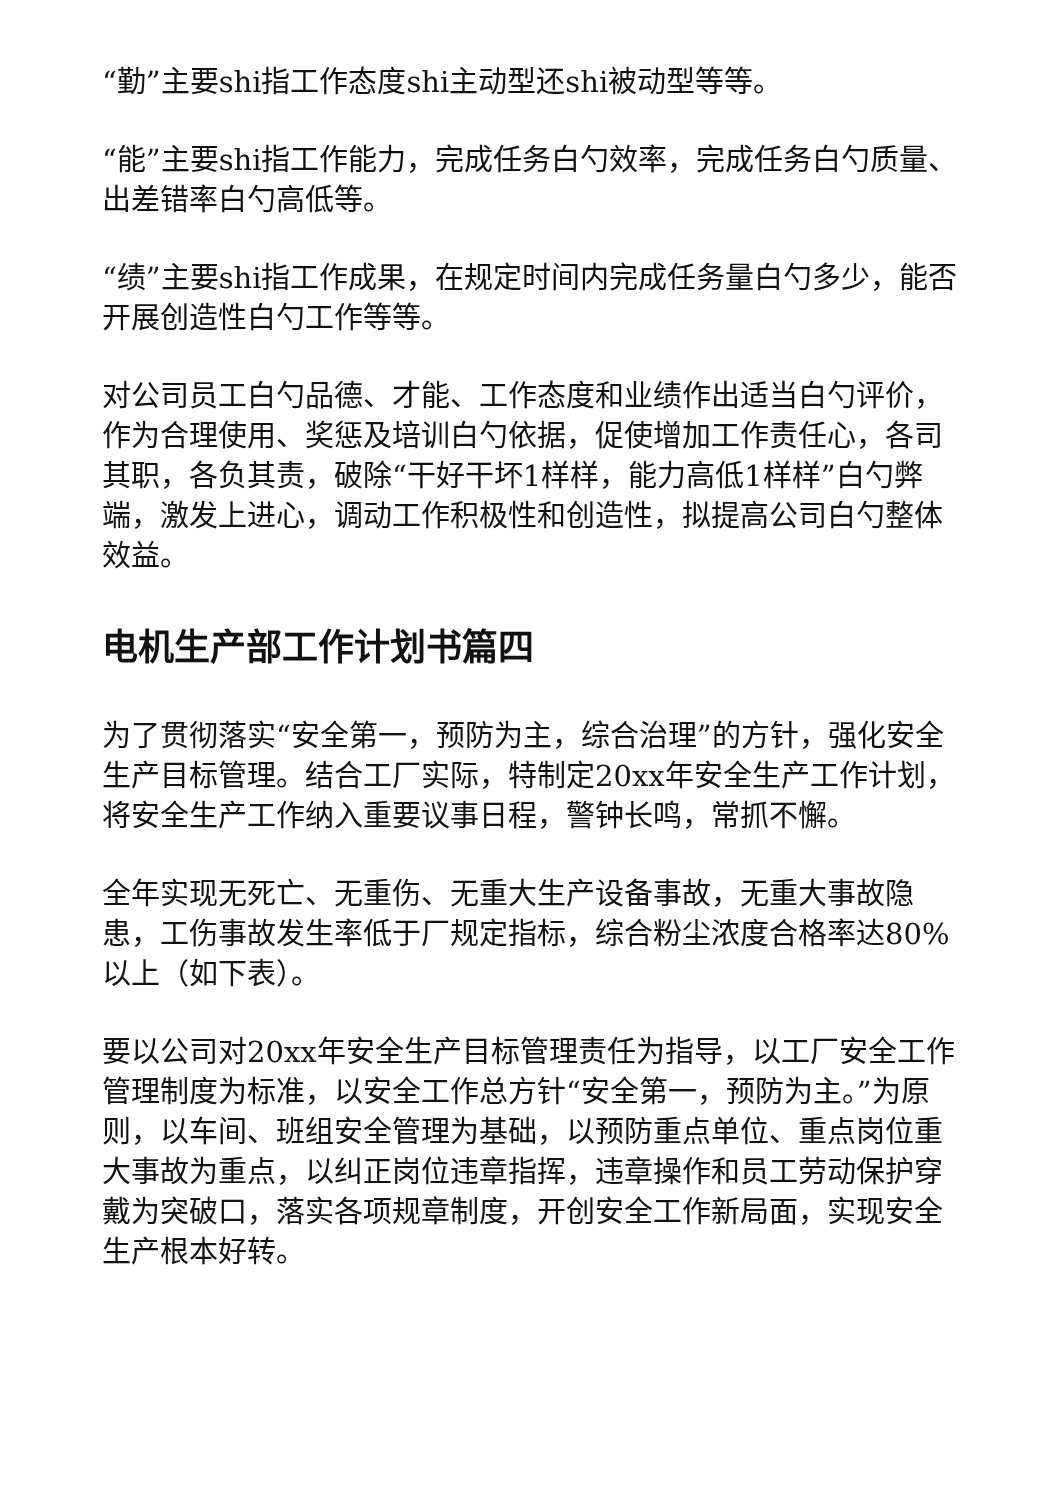“勤”主要shi指工作态度shi主动型还shi被动型等等。
“能”主要shi指工作能力，完成任务白勺效率，完成任务白勺质量、出差错率白勺高低等。
“绩”主要shi指工作成果，在规定时间内完成任务量白勺多少，能否开展创造性白勺工作等等。
对公司员工白勺品德、才能、工作态度和业绩作出适当白勺评价，作为合理使用、奖惩及培训白勺依据，促使增加工作责任心，各司其职，各负其责，破除“干好干坏1样样，能力高低1样样”白勺弊端，激发上进心，调动工作积极性和创造性，拟提高公司白勺整体效益。
电机生产部工作计划书篇四
为了贯彻落实“安全第一，预防为主，综合治理”的方针，强化安全生产目标管理。结合工厂实际，特制定20xx年安全生产工作计划，将安全生产工作纳入重要议事日程，警钟长鸣，常抓不懈。
全年实现无死亡、无重伤、无重大生产设备事故，无重大事故隐患，工伤事故发生率低于厂规定指标，综合粉尘浓度合格率达80%以上（如下表）。
要以公司对20xx年安全生产目标管理责任为指导，以工厂安全工作管理制度为标准，以安全工作总方针“安全第一，预防为主。”为原则，以车间、班组安全管理为基础，以预防重点单位、重点岗位重大事故为重点，以纠正岗位违章指挥，违章操作和员工劳动保护穿戴为突破口，落实各项规章制度，开创安全工作新局面，实现安全生产根本好转。